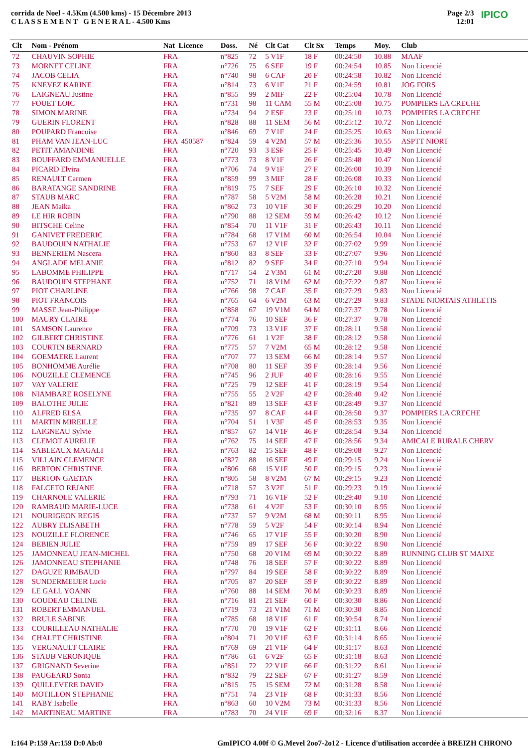corrida de Noel - 4.5Km (4.500 kms) - 15 Décembre 2013
C L A S S E M E N T G E N E R A L - 4.500 Kms
Page 2/3
12:01
IPICO
| Clt | Nom - Prénom | Nat Licence | Doss. | Né | Clt Cat | Clt Sx | Temps | Moy. | Club |
| --- | --- | --- | --- | --- | --- | --- | --- | --- | --- |
| 72 | CHAUVIN SOPHIE | FRA | n°825 | 72 | 5 V1F | 18 F | 00:24:50 | 10.88 | MAAF |
| 73 | MORNET CELINE | FRA | n°726 | 75 | 6 SEF | 19 F | 00:24:54 | 10.85 | Non Licencié |
| 74 | JACOB CELIA | FRA | n°740 | 98 | 6 CAF | 20 F | 00:24:58 | 10.82 | Non Licencié |
| 75 | KNEVEZ KARINE | FRA | n°814 | 73 | 6 V1F | 21 F | 00:24:59 | 10.81 | JOG FORS |
| 76 | LAIGNEAU Justine | FRA | n°855 | 99 | 2 MIF | 22 F | 00:25:04 | 10.78 | Non Licencié |
| 77 | FOUET LOIC | FRA | n°731 | 98 | 11 CAM | 55 M | 00:25:08 | 10.75 | POMPIERS LA CRECHE |
| 78 | SIMON MARINE | FRA | n°734 | 94 | 2 ESF | 23 F | 00:25:10 | 10.73 | POMPIERS LA CRECHE |
| 79 | GUERIN FLORENT | FRA | n°828 | 88 | 11 SEM | 56 M | 00:25:12 | 10.72 | Non Licencié |
| 80 | POUPARD Francoise | FRA | n°846 | 69 | 7 V1F | 24 F | 00:25:25 | 10.63 | Non Licencié |
| 81 | PHAM VAN JEAN-LUC | FRA 450587 | n°824 | 59 | 4 V2M | 57 M | 00:25:36 | 10.55 | ASPTT NIORT |
| 82 | PETIT AMANDINE | FRA | n°720 | 93 | 3 ESF | 25 F | 00:25:45 | 10.49 | Non Licencié |
| 83 | BOUFFARD EMMANUELLE | FRA | n°773 | 73 | 8 V1F | 26 F | 00:25:48 | 10.47 | Non Licencié |
| 84 | PICARD Elvira | FRA | n°706 | 74 | 9 V1F | 27 F | 00:26:00 | 10.39 | Non Licencié |
| 85 | RENAULT Carmen | FRA | n°859 | 99 | 3 MIF | 28 F | 00:26:08 | 10.33 | Non Licencié |
| 86 | BARATANGE SANDRINE | FRA | n°819 | 75 | 7 SEF | 29 F | 00:26:10 | 10.32 | Non Licencié |
| 87 | STAUB MARC | FRA | n°787 | 58 | 5 V2M | 58 M | 00:26:28 | 10.21 | Non Licencié |
| 88 | JEAN Maika | FRA | n°862 | 73 | 10 V1F | 30 F | 00:26:29 | 10.20 | Non Licencié |
| 89 | LE HIR ROBIN | FRA | n°790 | 88 | 12 SEM | 59 M | 00:26:42 | 10.12 | Non Licencié |
| 90 | BITSCHE Celine | FRA | n°854 | 70 | 11 V1F | 31 F | 00:26:43 | 10.11 | Non Licencié |
| 91 | GANIVET FREDERIC | FRA | n°784 | 68 | 17 V1M | 60 M | 00:26:54 | 10.04 | Non Licencié |
| 92 | BAUDOUIN NATHALIE | FRA | n°753 | 67 | 12 V1F | 32 F | 00:27:02 | 9.99 | Non Licencié |
| 93 | BENNERIEM Nascera | FRA | n°860 | 83 | 8 SEF | 33 F | 00:27:07 | 9.96 | Non Licencié |
| 94 | ANGLADE MELANIE | FRA | n°812 | 82 | 9 SEF | 34 F | 00:27:10 | 9.94 | Non Licencié |
| 95 | LABOMME PHILIPPE | FRA | n°717 | 54 | 2 V3M | 61 M | 00:27:20 | 9.88 | Non Licencié |
| 96 | BAUDOUIN STEPHANE | FRA | n°752 | 71 | 18 V1M | 62 M | 00:27:22 | 9.87 | Non Licencié |
| 97 | PIOT CHARLINE | FRA | n°766 | 98 | 7 CAF | 35 F | 00:27:29 | 9.83 | Non Licencié |
| 98 | PIOT FRANCOIS | FRA | n°765 | 64 | 6 V2M | 63 M | 00:27:29 | 9.83 | STADE NIORTAIS ATHLETIS |
| 99 | MASSE Jean-Philippe | FRA | n°858 | 67 | 19 V1M | 64 M | 00:27:37 | 9.78 | Non Licencié |
| 100 | MAURY CLAIRE | FRA | n°774 | 76 | 10 SEF | 36 F | 00:27:37 | 9.78 | Non Licencié |
| 101 | SAMSON Laurence | FRA | n°709 | 73 | 13 V1F | 37 F | 00:28:11 | 9.58 | Non Licencié |
| 102 | GILBERT CHRISTINE | FRA | n°776 | 61 | 1 V2F | 38 F | 00:28:12 | 9.58 | Non Licencié |
| 103 | COURTIN BERNARD | FRA | n°775 | 57 | 7 V2M | 65 M | 00:28:12 | 9.58 | Non Licencié |
| 104 | GOEMAERE Laurent | FRA | n°707 | 77 | 13 SEM | 66 M | 00:28:14 | 9.57 | Non Licencié |
| 105 | BONHOMME Aurélie | FRA | n°708 | 80 | 11 SEF | 39 F | 00:28:14 | 9.56 | Non Licencié |
| 106 | NOUZILLE CLEMENCE | FRA | n°745 | 96 | 2 JUF | 40 F | 00:28:16 | 9.55 | Non Licencié |
| 107 | VAY VALERIE | FRA | n°725 | 79 | 12 SEF | 41 F | 00:28:19 | 9.54 | Non Licencié |
| 108 | NIAMBARE ROSELYNE | FRA | n°755 | 55 | 2 V2F | 42 F | 00:28:40 | 9.42 | Non Licencié |
| 109 | BALOTHE JULIE | FRA | n°821 | 89 | 13 SEF | 43 F | 00:28:49 | 9.37 | Non Licencié |
| 110 | ALFRED ELSA | FRA | n°735 | 97 | 8 CAF | 44 F | 00:28:50 | 9.37 | POMPIERS LA CRECHE |
| 111 | MARTIN MIREILLE | FRA | n°704 | 51 | 1 V3F | 45 F | 00:28:53 | 9.35 | Non Licencié |
| 112 | LAIGNEAU Sylvie | FRA | n°857 | 67 | 14 V1F | 46 F | 00:28:54 | 9.34 | Non Licencié |
| 113 | CLEMOT AURELIE | FRA | n°762 | 75 | 14 SEF | 47 F | 00:28:56 | 9.34 | AMICALE RURALE CHERV |
| 114 | SABLEAUX MAGALI | FRA | n°763 | 82 | 15 SEF | 48 F | 00:29:08 | 9.27 | Non Licencié |
| 115 | VILLAIN CLEMENCE | FRA | n°827 | 88 | 16 SEF | 49 F | 00:29:15 | 9.24 | Non Licencié |
| 116 | BERTON CHRISTINE | FRA | n°806 | 68 | 15 V1F | 50 F | 00:29:15 | 9.23 | Non Licencié |
| 117 | BERTON GAETAN | FRA | n°805 | 58 | 8 V2M | 67 M | 00:29:15 | 9.23 | Non Licencié |
| 118 | FALCETO REJANE | FRA | n°718 | 57 | 3 V2F | 51 F | 00:29:23 | 9.19 | Non Licencié |
| 119 | CHARNOLE VALERIE | FRA | n°793 | 71 | 16 V1F | 52 F | 00:29:40 | 9.10 | Non Licencié |
| 120 | RAMBAUD MARIE-LUCE | FRA | n°738 | 61 | 4 V2F | 53 F | 00:30:10 | 8.95 | Non Licencié |
| 121 | NOURIGEON REGIS | FRA | n°737 | 57 | 9 V2M | 68 M | 00:30:11 | 8.95 | Non Licencié |
| 122 | AUBRY ELISABETH | FRA | n°778 | 59 | 5 V2F | 54 F | 00:30:14 | 8.94 | Non Licencié |
| 123 | NOUZILLE FLORENCE | FRA | n°746 | 65 | 17 V1F | 55 F | 00:30:20 | 8.90 | Non Licencié |
| 124 | BEBIEN JULIE | FRA | n°759 | 89 | 17 SEF | 56 F | 00:30:22 | 8.90 | Non Licencié |
| 125 | JAMONNEAU JEAN-MICHEL | FRA | n°750 | 68 | 20 V1M | 69 M | 00:30:22 | 8.89 | RUNNING CLUB ST MAIXE |
| 126 | JAMONNEAU STEPHANIE | FRA | n°748 | 76 | 18 SEF | 57 F | 00:30:22 | 8.89 | Non Licencié |
| 127 | DAGUZE RIMBAUD | FRA | n°797 | 84 | 19 SEF | 58 F | 00:30:22 | 8.89 | Non Licencié |
| 128 | SUNDERMEIJER Lucie | FRA | n°705 | 87 | 20 SEF | 59 F | 00:30:22 | 8.89 | Non Licencié |
| 129 | LE GALL YOANN | FRA | n°760 | 88 | 14 SEM | 70 M | 00:30:23 | 8.89 | Non Licencié |
| 130 | GOUDEAU CELINE | FRA | n°716 | 81 | 21 SEF | 60 F | 00:30:30 | 8.86 | Non Licencié |
| 131 | ROBERT EMMANUEL | FRA | n°719 | 73 | 21 V1M | 71 M | 00:30:30 | 8.85 | Non Licencié |
| 132 | BRULE SABINE | FRA | n°785 | 68 | 18 V1F | 61 F | 00:30:54 | 8.74 | Non Licencié |
| 133 | COURILLEAU NATHALIE | FRA | n°770 | 70 | 19 V1F | 62 F | 00:31:11 | 8.66 | Non Licencié |
| 134 | CHALET CHRISTINE | FRA | n°804 | 71 | 20 V1F | 63 F | 00:31:14 | 8.65 | Non Licencié |
| 135 | VERGNAULT CLAIRE | FRA | n°769 | 69 | 21 V1F | 64 F | 00:31:17 | 8.63 | Non Licencié |
| 136 | STAUB VERONIQUE | FRA | n°786 | 61 | 6 V2F | 65 F | 00:31:18 | 8.63 | Non Licencié |
| 137 | GRIGNAND Severine | FRA | n°851 | 72 | 22 V1F | 66 F | 00:31:22 | 8.61 | Non Licencié |
| 138 | PAUGEARD Sonia | FRA | n°832 | 79 | 22 SEF | 67 F | 00:31:27 | 8.59 | Non Licencié |
| 139 | QUILLEVERE DAVID | FRA | n°815 | 75 | 15 SEM | 72 M | 00:31:28 | 8.58 | Non Licencié |
| 140 | MOTILLON STEPHANIE | FRA | n°751 | 74 | 23 V1F | 68 F | 00:31:33 | 8.56 | Non Licencié |
| 141 | RABY Isabelle | FRA | n°863 | 60 | 10 V2M | 73 M | 00:31:33 | 8.56 | Non Licencié |
| 142 | MARTINEAU MARTINE | FRA | n°783 | 70 | 24 V1F | 69 F | 00:32:16 | 8.37 | Non Licencié |
I:164 P:159 Ar:159 D:0 Ab:0 GmIPICO 4.00f © G.Mevel 2oo7-2o12 - Licence d'utilisation accordée à BREIZH CHRONO